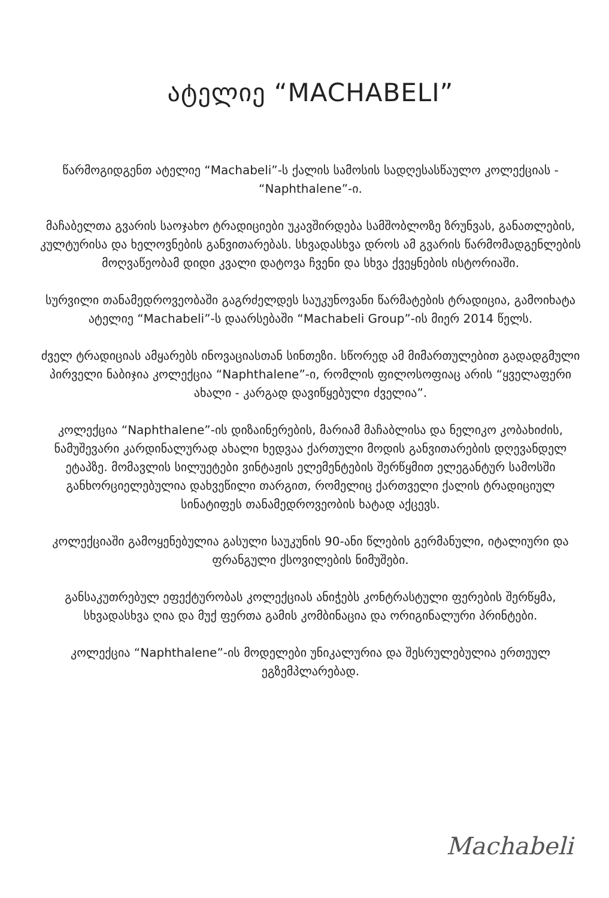ატელიე “MACHABELI”
წარმოგიდგენთ ატელიე “Machabeli”-ს ქალის სამოსის სადღესასწაულო კოლექციას - “Naphthalene”-ი.
მაჩაბელთა გვარის საოჯახო ტრადიციები უკავშირდება სამშობლოზე ზრუნვას, განათლების, კულტურისა და ხელოვნების განვითარებას. სხვადასხვა დროს ამ გვარის წარმომადგენლების მოღვაწეობამ დიდი კვალი დატოვა ჩვენი და სხვა ქვეყნების ისტორიაში.
სურვილი თანამედროვეობაში გაგრძელდეს საუკუნოვანი წარმატების ტრადიცია, გამოიხატა ატელიე “Machabeli”-ს დაარსებაში “Machabeli Group”-ის მიერ 2014 წელს.
ძველ ტრადიციას ამყარებს ინოვაციასთან სინთეზი. სწორედ ამ მიმართულებით გადადგმული პირველი ნაბიჯია კოლექცია “Naphthalene”-ი, რომლის ფილოსოფიაც არის “ყველაფერი ახალი - კარგად დავიწყებული ძველია”.
კოლექცია “Naphthalene”-ის დიზაინერების, მარიამ მაჩაბლისა და ნელიკო კობახიძის, ნამუშევარი კარდინალურად ახალი ხედვაა ქართული მოდის განვითარების დღევანდელ ეტაპზე. მომავლის სილუეტები ვინტაჟის ელემენტების შერწყმით ელეგანტურ სამოსში განხორციელებულია დახვეწილი თარგით, რომელიც ქართველი ქალის ტრადიციულ სინატიფეს თანამედროვეობის ხატად აქცევს.
კოლექციაში გამოყენებულია გასული საუკუნის 90-ანი წლების გერმანული, იტალიური და ფრანგული ქსოვილების ნიმუშები.
განსაკუთრებულ ეფექტურობას კოლექციას ანიჭებს კონტრასტული ფერების შერწყმა, სხვადასხვა ღია და მუქ ფერთა გამის კომბინაცია და ორიგინალური პრინტები.
კოლექცია “Naphthalene”-ის მოდელები უნიკალურია და შესრულებულია ერთეულ ეგზემპლარებად.
Machabeli